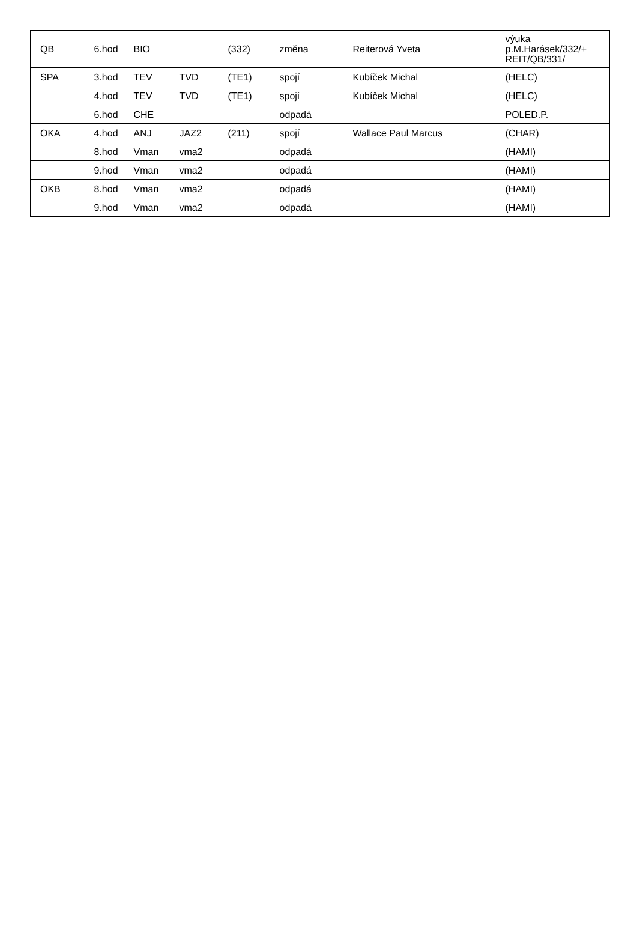| QB | 6.hod | BIO | | (332) | změna | Reiterová Yveta | výuka p.M.Harásek/332/+ REIT/QB/331/ |
| SPA | 3.hod | TEV | TVD | (TE1) | spojí | Kubíček Michal | (HELC) |
| | 4.hod | TEV | TVD | (TE1) | spojí | Kubíček Michal | (HELC) |
| | 6.hod | CHE | | | odpadá | | POLED.P. |
| OKA | 4.hod | ANJ | JAZ2 | (211) | spojí | Wallace Paul Marcus | (CHAR) |
| | 8.hod | Vman | vma2 | | odpadá | | (HAMI) |
| | 9.hod | Vman | vma2 | | odpadá | | (HAMI) |
| OKB | 8.hod | Vman | vma2 | | odpadá | | (HAMI) |
| | 9.hod | Vman | vma2 | | odpadá | | (HAMI) |